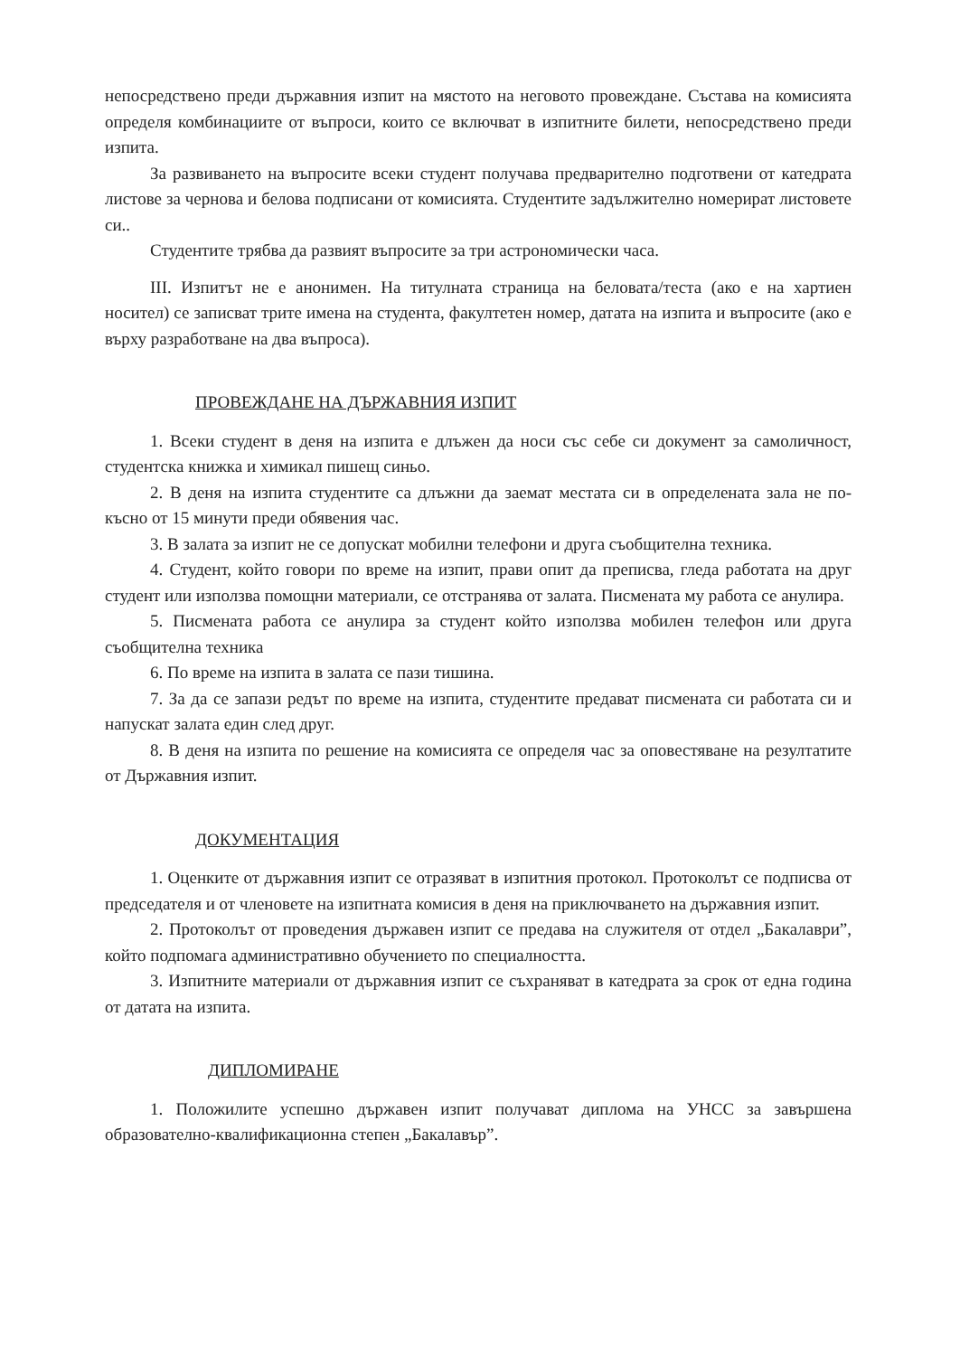непосредствено преди държавния изпит на мястото на неговото провеждане. Състава на комисията определя комбинациите от въпроси, които се включват в изпитните билети, непосредствено преди изпита.
За развиването на въпросите всеки студент получава предварително подготвени от катедрата листове за чернова и белова подписани от комисията. Студентите задължително номерират листовете си..
Студентите трябва да развият въпросите за три астрономически часа.
III. Изпитът не е анонимен. На титулната страница на беловата/теста (ако е на хартиен носител) се записват трите имена на студента, факултетен номер, датата на изпита и въпросите (ако е върху разработване на два въпроса).
ПРОВЕЖДАНЕ НА ДЪРЖАВНИЯ ИЗПИТ
1. Всеки студент в деня на изпита е длъжен да носи със себе си документ за самоличност, студентска книжка и химикал пишещ синьо.
2. В деня на изпита студентите са длъжни да заемат местата си в определената зала не по-късно от 15 минути преди обявения час.
3. В залата за изпит не се допускат мобилни телефони и друга съобщителна техника.
4. Студент, който говори по време на изпит, прави опит да преписва, гледа работата на друг студент или използва помощни материали, се отстранява от залата. Писмената му работа се анулира.
5. Писмената работа се анулира за студент който използва мобилен телефон или друга съобщителна техника
6. По време на изпита в залата се пази тишина.
7. За да се запази редът по време на изпита, студентите предават писмената си работата си и напускат залата един след друг.
8. В деня на изпита по решение на комисията се определя час за оповестяване на резултатите от Държавния изпит.
ДОКУМЕНТАЦИЯ
1. Оценките от държавния изпит се отразяват в изпитния протокол. Протоколът се подписва от председателя и от членовете на изпитната комисия в деня на приключването на държавния изпит.
2. Протоколът от проведения държавен изпит се предава на служителя от отдел „Бакалаври”, който подпомага административно обучението по специалността.
3. Изпитните материали от държавния изпит се съхраняват в катедрата за срок от една година от датата на изпита.
ДИПЛОМИРАНЕ
1. Положилите успешно държавен изпит получават диплома на УНСС за завършена образователно-квалификационна степен „Бакалавър”.